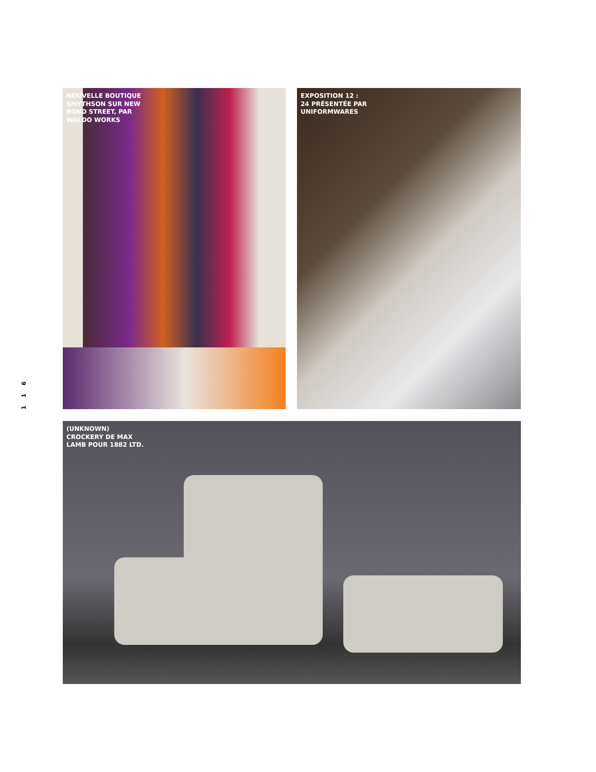1 1 6
NOUVELLE BOUTIQUE
SMYTHSON SUR NEW
BOND STREET, PAR
WALDO WORKS
EXPOSITION 12 :
24 PRÉSENTÉE PAR
UNIFORMWARES
(UNKNOWN)
CROCKERY DE MAX
LAMB POUR 1882 LTD.